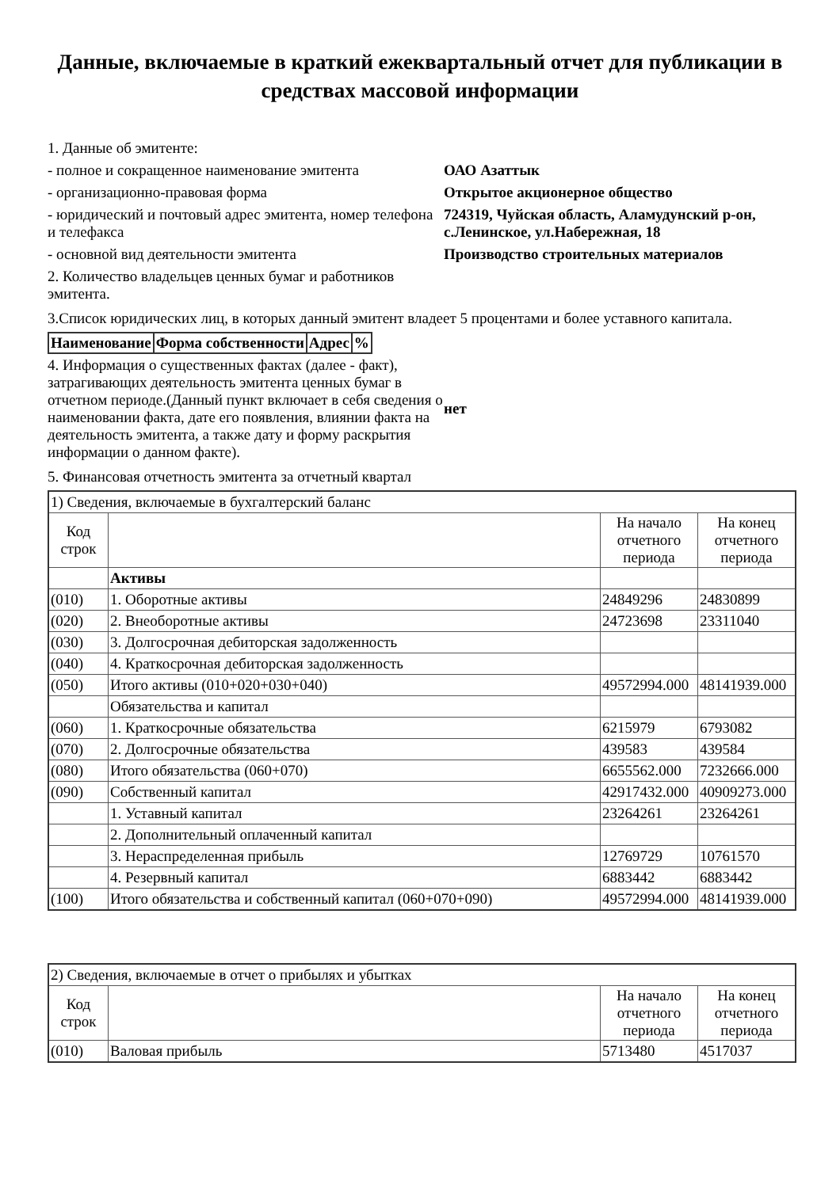Данные, включаемые в краткий ежеквартальный отчет для публикации в средствах массовой информации
| 1. Данные об эмитенте: | |
| - полное и сокращенное наименование эмитента | ОАО Азаттык |
| - организационно-правовая форма | Открытое акционерное общество |
| - юридический и почтовый адрес эмитента, номер телефона и телефакса | 724319, Чуйская область, Аламудунский р-он, с.Ленинское, ул.Набережная, 18 |
| - основной вид деятельности эмитента | Производство строительных материалов |
| 2. Количество владельцев ценных бумаг и работников эмитента. | |
3.Список юридических лиц, в которых данный эмитент владеет 5 процентами и более уставного капитала.
| Наименование | Форма собственности | Адрес | % |
| --- | --- | --- | --- |
| 4. Информация о существенных фактах (далее - факт), затрагивающих деятельность эмитента ценных бумаг в отчетном периоде.(Данный пункт включает в себя сведения о наименовании факта, дате его появления, влиянии факта на деятельность эмитента, а также дату и форму раскрытия информации о данном факте). | нет |
5. Финансовая отчетность эмитента за отчетный квартал
| 1) Сведения, включаемые в бухгалтерский баланс | | | |
| Код строк | | На начало отчетного периода | На конец отчетного периода |
| | Активы | | |
| (010) | 1. Оборотные активы | 24849296 | 24830899 |
| (020) | 2. Внеоборотные активы | 24723698 | 23311040 |
| (030) | 3. Долгосрочная дебиторская задолженность | | |
| (040) | 4. Краткосрочная дебиторская задолженность | | |
| (050) | Итого активы (010+020+030+040) | 49572994.000 | 48141939.000 |
| | Обязательства и капитал | | |
| (060) | 1. Краткосрочные обязательства | 6215979 | 6793082 |
| (070) | 2. Долгосрочные обязательства | 439583 | 439584 |
| (080) | Итого обязательства (060+070) | 6655562.000 | 7232666.000 |
| (090) | Собственный капитал | 42917432.000 | 40909273.000 |
| | 1. Уставный капитал | 23264261 | 23264261 |
| | 2. Дополнительный оплаченный капитал | | |
| | 3. Нераспределенная прибыль | 12769729 | 10761570 |
| | 4. Резервный капитал | 6883442 | 6883442 |
| (100) | Итого обязательства и собственный капитал (060+070+090) | 49572994.000 | 48141939.000 |
| 2) Сведения, включаемые в отчет о прибылях и убытках | | | |
| Код строк | | На начало отчетного периода | На конец отчетного периода |
| (010) | Валовая прибыль | 5713480 | 4517037 |